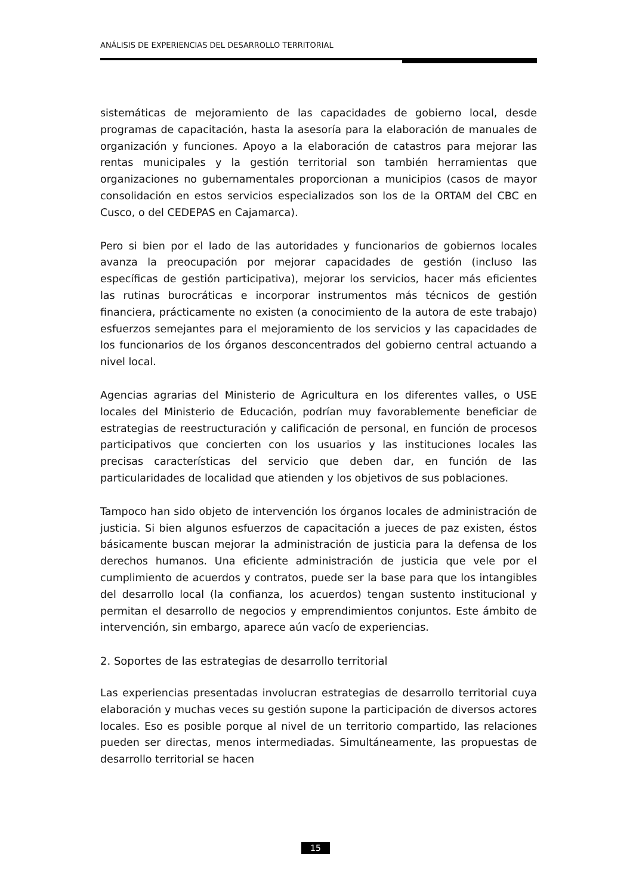ANÁLISIS DE EXPERIENCIAS DEL DESARROLLO TERRITORIAL
sistemáticas de mejoramiento de las capacidades de gobierno local, desde programas de capacitación, hasta la asesoría para la elaboración de manuales de organización y funciones. Apoyo a la elaboración de catastros para mejorar las rentas municipales y la gestión territorial son también herramientas que organizaciones no gubernamentales proporcionan a municipios (casos de mayor consolidación en estos servicios especializados son los de la ORTAM del CBC en Cusco, o del CEDEPAS en Cajamarca).
Pero si bien por el lado de las autoridades y funcionarios de gobiernos locales avanza la preocupación por mejorar capacidades de gestión (incluso las específicas de gestión participativa), mejorar los servicios, hacer más eficientes las rutinas burocráticas e incorporar instrumentos más técnicos de gestión financiera, prácticamente no existen (a conocimiento de la autora de este trabajo) esfuerzos semejantes para el mejoramiento de los servicios y las capacidades de los funcionarios de los órganos desconcentrados del gobierno central actuando a nivel local.
Agencias agrarias del Ministerio de Agricultura en los diferentes valles, o USE locales del Ministerio de Educación, podrían muy favorablemente beneficiar de estrategias de reestructuración y calificación de personal, en función de procesos participativos que concierten con los usuarios y las instituciones locales las precisas características del servicio que deben dar, en función de las particularidades de localidad que atienden y los objetivos de sus poblaciones.
Tampoco han sido objeto de intervención los órganos locales de administración de justicia. Si bien algunos esfuerzos de capacitación a jueces de paz existen, éstos básicamente buscan mejorar la administración de justicia para la defensa de los derechos humanos. Una eficiente administración de justicia que vele por el cumplimiento de acuerdos y contratos, puede ser la base para que los intangibles del desarrollo local (la confianza, los acuerdos) tengan sustento institucional y permitan el desarrollo de negocios y emprendimientos conjuntos. Este ámbito de intervención, sin embargo, aparece aún vacío de experiencias.
2. Soportes de las estrategias de desarrollo territorial
Las experiencias presentadas involucran estrategias de desarrollo territorial cuya elaboración y muchas veces su gestión supone la participación de diversos actores locales. Eso es posible porque al nivel de un territorio compartido, las relaciones pueden ser directas, menos intermediadas. Simultáneamente, las propuestas de desarrollo territorial se hacen
15